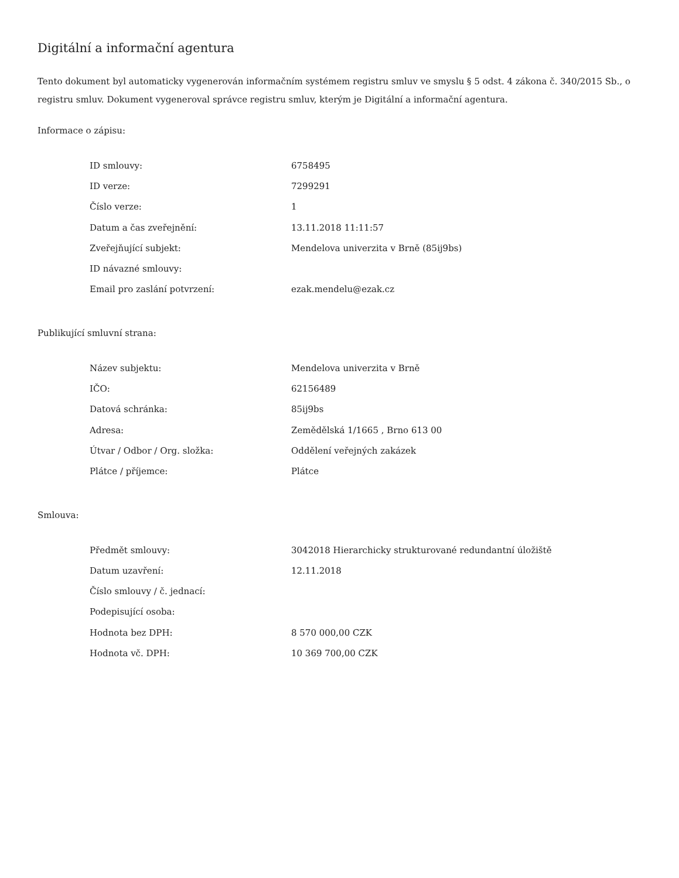Digitální a informační agentura
Tento dokument byl automaticky vygenerován informačním systémem registru smluv ve smyslu § 5 odst. 4 zákona č. 340/2015 Sb., o registru smluv. Dokument vygeneroval správce registru smluv, kterým je Digitální a informační agentura.
Informace o zápisu:
| ID smlouvy: | 6758495 |
| ID verze: | 7299291 |
| Číslo verze: | 1 |
| Datum a čas zveřejnění: | 13.11.2018 11:11:57 |
| Zveřejňující subjekt: | Mendelova univerzita v Brně (85ij9bs) |
| ID návazné smlouvy: | |
| Email pro zaslání potvrzení: | ezak.mendelu@ezak.cz |
Publikující smluvní strana:
| Název subjektu: | Mendelova univerzita v Brně |
| IČO: | 62156489 |
| Datová schránka: | 85ij9bs |
| Adresa: | Zemědělská 1/1665 , Brno 613 00 |
| Útvar / Odbor / Org. složka: | Oddělení veřejných zakázek |
| Plátce / příjemce: | Plátce |
Smlouva:
| Předmět smlouvy: | 3042018 Hierarchicky strukturované redundantní úložiště |
| Datum uzavření: | 12.11.2018 |
| Číslo smlouvy / č. jednací: | |
| Podepisující osoba: | |
| Hodnota bez DPH: | 8 570 000,00 CZK |
| Hodnota vč. DPH: | 10 369 700,00 CZK |